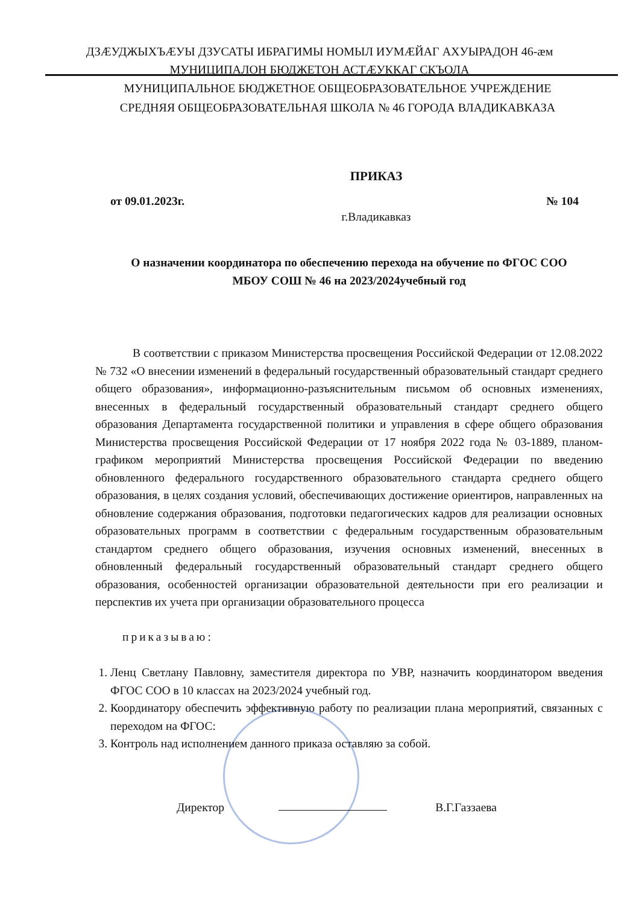ДЗÆУДЖЫХЪÆУЫ ДЗУСАТЫ ИБРАГИМЫ НОМЫЛ ИУМÆЙАГ АХУЫРАДОН 46-æм
МУНИЦИПАЛОН БЮДЖЕТОН АСТÆУККАГ СКЪОЛА
МУНИЦИПАЛЬНОЕ БЮДЖЕТНОЕ ОБЩЕОБРАЗОВАТЕЛЬНОЕ УЧРЕЖДЕНИЕ
СРЕДНЯЯ ОБЩЕОБРАЗОВАТЕЛЬНАЯ ШКОЛА № 46 ГОРОДА ВЛАДИКАВКАЗА
ПРИКАЗ
от 09.01.2023г. № 104
г.Владикавказ
О назначении координатора по обеспечению перехода на обучение по ФГОС СОО
МБОУ СОШ № 46 на 2023/2024учебный год
В соответствии с приказом Министерства просвещения Российской Федерации от 12.08.2022 № 732 «О внесении изменений в федеральный государственный образовательный стандарт среднего общего образования», информационно-разъяснительным письмом об основных изменениях, внесенных в федеральный государственный образовательный стандарт среднего общего образования Департамента государственной политики и управления в сфере общего образования Министерства просвещения Российской Федерации от 17 ноября 2022 года № 03-1889, планом-графиком мероприятий Министерства просвещения Российской Федерации по введению обновленного федерального государственного образовательного стандарта среднего общего образования, в целях создания условий, обеспечивающих достижение ориентиров, направленных на обновление содержания образования, подготовки педагогических кадров для реализации основных образовательных программ в соответствии с федеральным государственным образовательным стандартом среднего общего образования, изучения основных изменений, внесенных в обновленный федеральный государственный образовательный стандарт среднего общего образования, особенностей организации образовательной деятельности при его реализации и перспектив их учета при организации образовательного процесса
приказываю:
1. Ленц Светлану Павловну, заместителя директора по УВР, назначить координатором введения ФГОС СОО в 10 классах на 2023/2024 учебный год.
2. Координатору обеспечить эффективную работу по реализации плана мероприятий, связанных с переходом на ФГОС:
3. Контроль над исполнением данного приказа оставляю за собой.
Директор В.Г.Газзаева